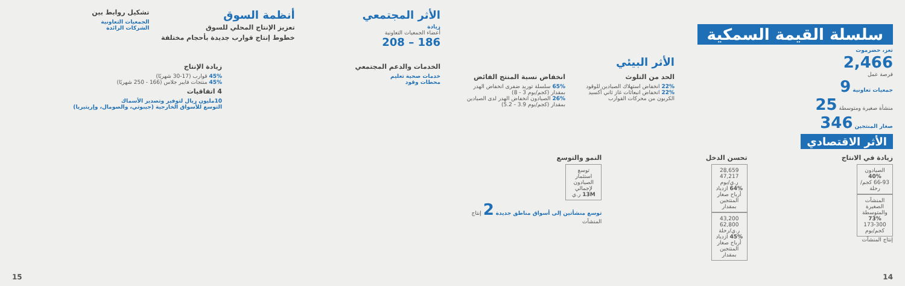سلسلة القيمة السمكية
تعز، حضرموت
2,466
فرصة عمل
جمعيات تعاونية 9
منشأة صغيرة ومتوسطة 25
صغار المنتجين 346
الأثر البيئي
الحد من التلوث
22% انخفاض استهلاك الصيادين للوقود
22% انخفاض انبعاثات غاز ثاني أكسيد الكربون من محركات القوارب
انخفاض نسبة المنتج الفائض
65% سلسلة توريد ضفرى انخفاض الهدر بمقدار (كجم/يوم 3 - 8)
26% الصيادون انخفاض الهدر لدى الصيادين بمقدار (كجم/يوم 3.9 - 5.2)
الأثر الاقتصادي
زيادة في الانتاج
الصيادون
40%
66-93 كجم/رحلة
المنشآت الصغيرة والمتوسطة
73%
173-300 كجم/يوم
إنتاج المنشآت
تحسن الدخل
28,659 47,217 ر.ي/يوم
64% ازدياد أرباح صغار المنتجين بمقدار
43,200 62,800 ر.ي/رحلة
45% ازدياد أرباح صغار المنتجين بمقدار
النمو والتوسع
توسع استثمار الصيادون لإجمالي
13M ر.ي
توسع منشأتين إلى أسواق مناطق جديدة 2 إنتاج المنشآت
14
الأثر المجتمعي
زيادة
أعضاء الجمعيات التعاونية
186 – 208
أنظمة السوق
تعزيز الإنتاج المحلي للسوق
خطوط إنتاج قوارب جديدة بأحجام مختلفة
تشكيل روابط بين
الجمعيات التعاونية
الشركات الرائدة
الخدمات والدعم المجتمعي
خدمات صحية تعليم
محطات وقود
زيادة الإنتاج
45% قوارب (17-30 شهريًا)
45% منتجات فايبر جلاس (166 - 250 شهريًا)
4 اتفاقيات
10مليون ريال لتوفير وتصدير الأسماك
التوسع للأسواق الخارجية (جيبوتي، والصومال، وإريتيريا)
15